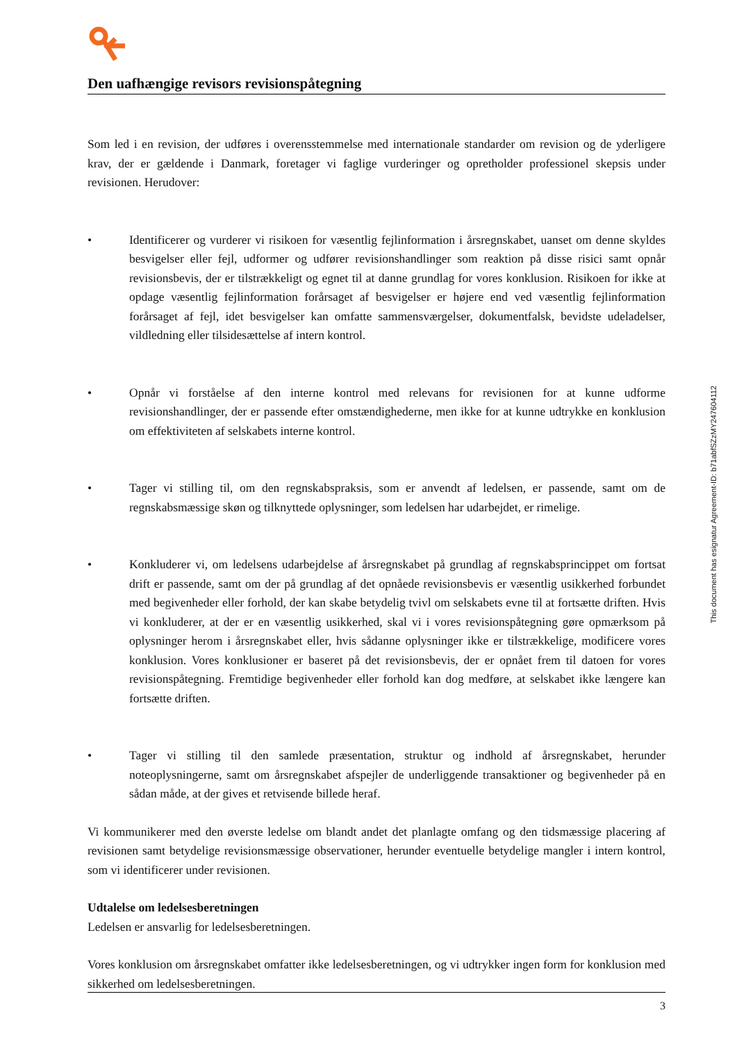Den uafhængige revisors revisionspåtegning
Som led i en revision, der udføres i overensstemmelse med internationale standarder om revision og de yderligere krav, der er gældende i Danmark, foretager vi faglige vurderinger og opretholder professionel skepsis under revisionen. Herudover:
• Identificerer og vurderer vi risikoen for væsentlig fejlinformation i årsregnskabet, uanset om denne skyldes besvigelser eller fejl, udformer og udfører revisionshandlinger som reaktion på disse risici samt opnår revisionsbevis, der er tilstrækkeligt og egnet til at danne grundlag for vores konklusion. Risikoen for ikke at opdage væsentlig fejlinformation forårsaget af besvigelser er højere end ved væsentlig fejlinformation forårsaget af fejl, idet besvigelser kan omfatte sammensværgelser, dokumentfalsk, bevidste udeladelser, vildledning eller tilsidesættelse af intern kontrol.
• Opnår vi forståelse af den interne kontrol med relevans for revisionen for at kunne udforme revisionshandlinger, der er passende efter omstændighederne, men ikke for at kunne udtrykke en konklusion om effektiviteten af selskabets interne kontrol.
• Tager vi stilling til, om den regnskabspraksis, som er anvendt af ledelsen, er passende, samt om de regnskabsmæssige skøn og tilknyttede oplysninger, som ledelsen har udarbejdet, er rimelige.
• Konkluderer vi, om ledelsens udarbejdelse af årsregnskabet på grundlag af regnskabsprincippet om fortsat drift er passende, samt om der på grundlag af det opnåede revisionsbevis er væsentlig usikkerhed forbundet med begivenheder eller forhold, der kan skabe betydelig tvivl om selskabets evne til at fortsætte driften. Hvis vi konkluderer, at der er en væsentlig usikkerhed, skal vi i vores revisionspåtegning gøre opmærksom på oplysninger herom i årsregnskabet eller, hvis sådanne oplysninger ikke er tilstrækkelige, modificere vores konklusion. Vores konklusioner er baseret på det revisionsbevis, der er opnået frem til datoen for vores revisionspåtegning. Fremtidige begivenheder eller forhold kan dog medføre, at selskabet ikke længere kan fortsætte driften.
• Tager vi stilling til den samlede præsentation, struktur og indhold af årsregnskabet, herunder noteoplysningerne, samt om årsregnskabet afspejler de underliggende transaktioner og begivenheder på en sådan måde, at der gives et retvisende billede heraf.
Vi kommunikerer med den øverste ledelse om blandt andet det planlagte omfang og den tidsmæssige placering af revisionen samt betydelige revisionsmæssige observationer, herunder eventuelle betydelige mangler i intern kontrol, som vi identificerer under revisionen.
Udtalelse om ledelsesberetningen
Ledelsen er ansvarlig for ledelsesberetningen.
Vores konklusion om årsregnskabet omfatter ikke ledelsesberetningen, og vi udtrykker ingen form for konklusion med sikkerhed om ledelsesberetningen.
This document has esignatur Agreement-ID: b71abfSZzMY247604112
3